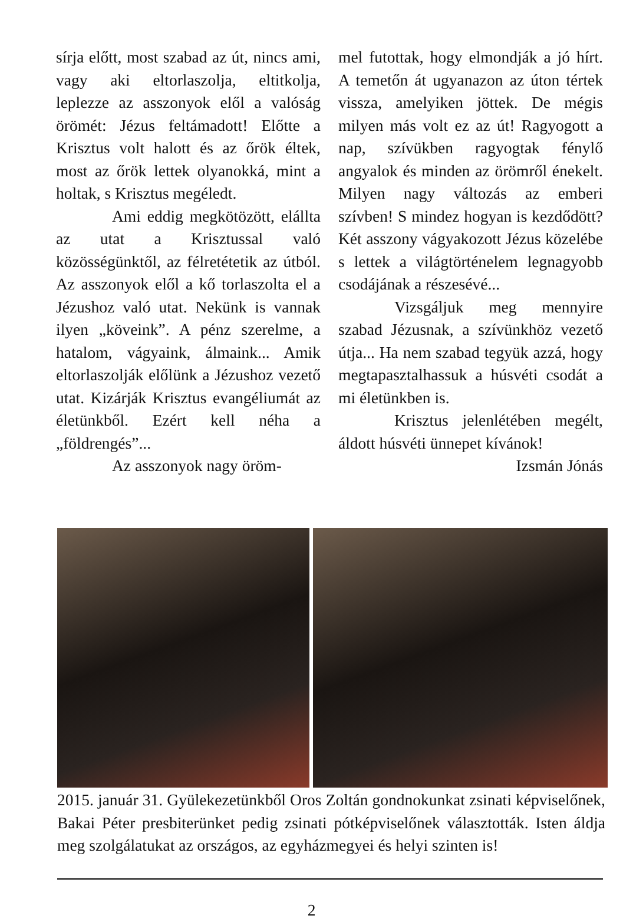sírja előtt, most szabad az út, nincs ami, vagy aki eltorlaszolja, eltitkolja, leplezze az asszonyok elől a valóság örömét: Jézus feltámadott! Előtte a Krisztus volt halott és az őrök éltek, most az őrök lettek olyanokká, mint a holtak, s Krisztus megéledt.
Ami eddig megkötözött, elállta az utat a Krisztussal való közösségünktől, az félretétetik az útból. Az asszonyok elől a kő torlaszolta el a Jézushoz való utat. Nekünk is vannak ilyen „köveink”. A pénz szerelme, a hatalom, vágyaink, álmaink... Amik eltorlaszolják előlünk a Jézushoz vezető utat. Kizárják Krisztus evangéliumát az életünkből. Ezért kell néha a „földrengés”...
Az asszonyok nagy öröm-
mel futottak, hogy elmondják a jó hírt. A temetőn át ugyanazon az úton tértek vissza, amelyiken jöttek. De mégis milyen más volt ez az út! Ragyogott a nap, szívükben ragyogtak fénylő angyalok és minden az örömről énekelt. Milyen nagy változás az emberi szívben! S mindez hogyan is kezdődött? Két asszony vágyakozott Jézus közelébe s lettek a világtörténelem legnagyobb csodájának a részesévé...
Vizsgáljuk meg mennyire szabad Jézusnak, a szívünkhöz vezető útja... Ha nem szabad tegyük azzá, hogy megtapasztalhassuk a húsvéti csodát a mi életünkben is.
Krisztus jelenlétében megélt, áldott húsvéti ünnepet kívánok!
Izsmán Jónás
2015. január 31. Gyülekezetünkből Oros Zoltán gondnokunkat zsinati képviselőnek, Bakai Péter presbiterünket pedig zsinati pótképviselőnek választották. Isten áldja meg szolgálatukat az országos, az egyházmegyei és helyi szinten is!
2